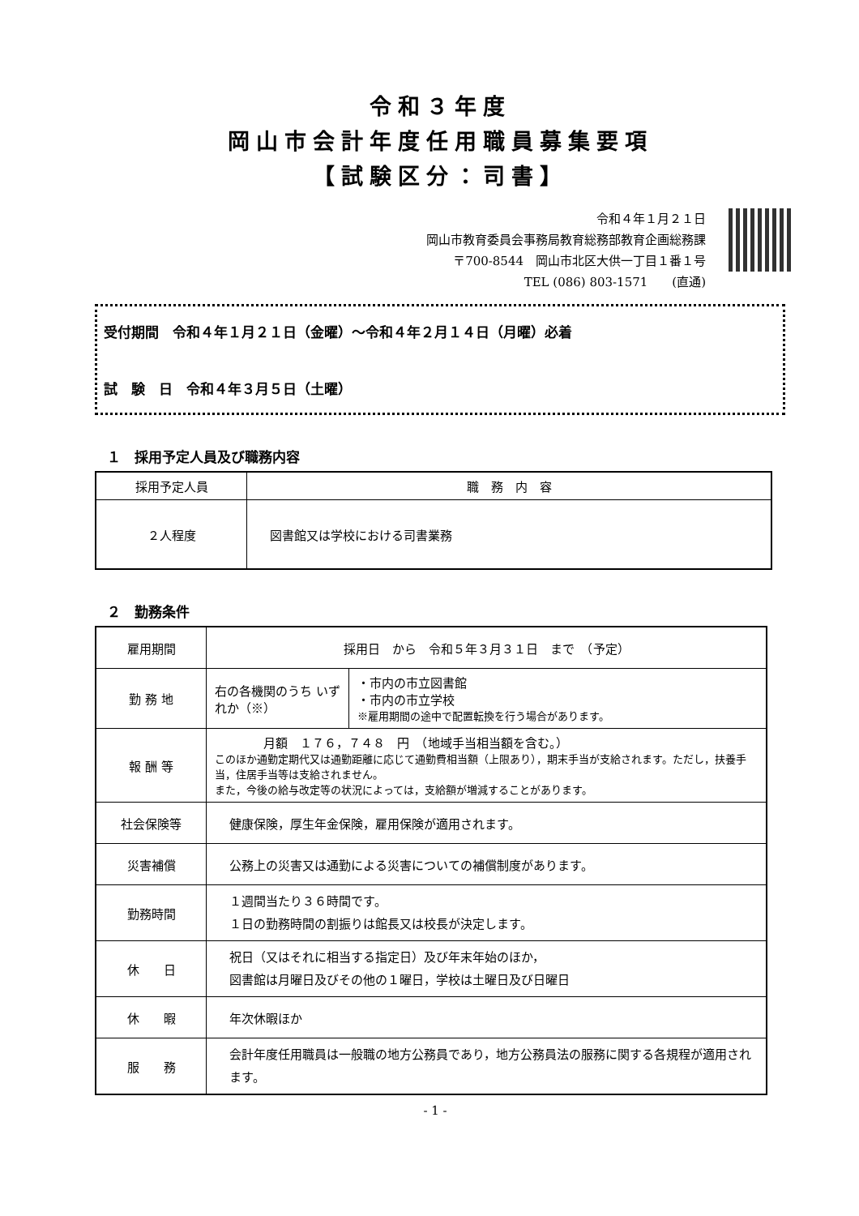令和３年度
岡山市会計年度任用職員募集要項
【試験区分：司書】
令和４年１月２１日
岡山市教育委員会事務局教育総務部教育企画総務課
〒700-8544　岡山市北区大供一丁目１番１号
TEL (086) 803-1571　　(直通)
受付期間　令和４年１月２１日（金曜）～令和４年２月１４日（月曜）必着
試　験　日　令和４年３月５日（土曜）
１　採用予定人員及び職務内容
| 採用予定人員 | 職 務 内 容 |
| --- | --- |
| ２人程度 | 図書館又は学校における司書業務 |
２　勤務条件
| 雇用期間 | 採用日 から 令和５年３月３１日 まで （予定） | |
| 勤 務 地 | 右の各機関のうち いずれか（※） | ・市内の市立図書館 ・市内の市立学校 ※雇用期間の途中で配置転換を行う場合があります。 |
| 報 酬 等 | 月額 １７６，７４８ 円 （地域手当相当額を含む。） このほか通勤定期代又は通勤距離に応じて通勤費相当額（上限あり），期末手当が支給されます。ただし，扶養手当，住居手当等は支給されません。 また，今後の給与改定等の状況によっては，支給額が増減することがあります。 | |
| 社会保険等 | 健康保険，厚生年金保険，雇用保険が適用されます。 | |
| 災害補償 | 公務上の災害又は通勤による災害についての補償制度があります。 | |
| 勤務時間 | １週間当たり３６時間です。 １日の勤務時間の割振りは館長又は校長が決定します。 | |
| 休 日 | 祝日（又はそれに相当する指定日）及び年末年始のほか， 図書館は月曜日及びその他の１曜日，学校は土曜日及び日曜日 | |
| 休 暇 | 年次休暇ほか | |
| 服 務 | 会計年度任用職員は一般職の地方公務員であり，地方公務員法の服務に関する各規程が適用されます。 | |
- 1 -